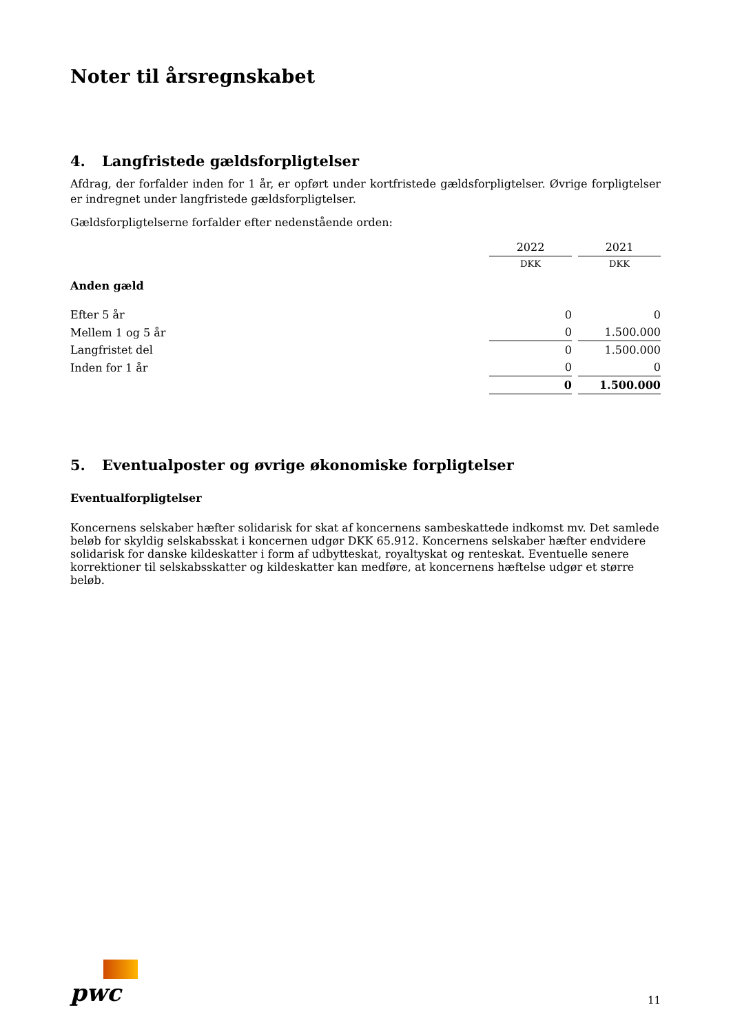Noter til årsregnskabet
4. Langfristede gældsforpligtelser
Afdrag, der forfalder inden for 1 år, er opført under kortfristede gældsforpligtelser. Øvrige forpligtelser er indregnet under langfristede gældsforpligtelser.
Gældsforpligtelserne forfalder efter nedenstående orden:
| | 2022 | 2021 |
| | DKK | DKK |
| Anden gæld | | |
| Efter 5 år | 0 | 0 |
| Mellem 1 og 5 år | 0 | 1.500.000 |
| Langfristet del | 0 | 1.500.000 |
| Inden for 1 år | 0 | 0 |
| | 0 | 1.500.000 |
5. Eventualposter og øvrige økonomiske forpligtelser
Eventualforpligtelser
Koncernens selskaber hæfter solidarisk for skat af koncernens sambeskattede indkomst mv. Det samlede beløb for skyldig selskabsskat i koncernen udgør DKK 65.912. Koncernens selskaber hæfter endvidere solidarisk for danske kildeskatter i form af udbytteskat, royaltyskat og renteskat. Eventuelle senere korrektioner til selskabsskatter og kildeskatter kan medføre, at koncernens hæftelse udgør et større beløb.
pwc
11